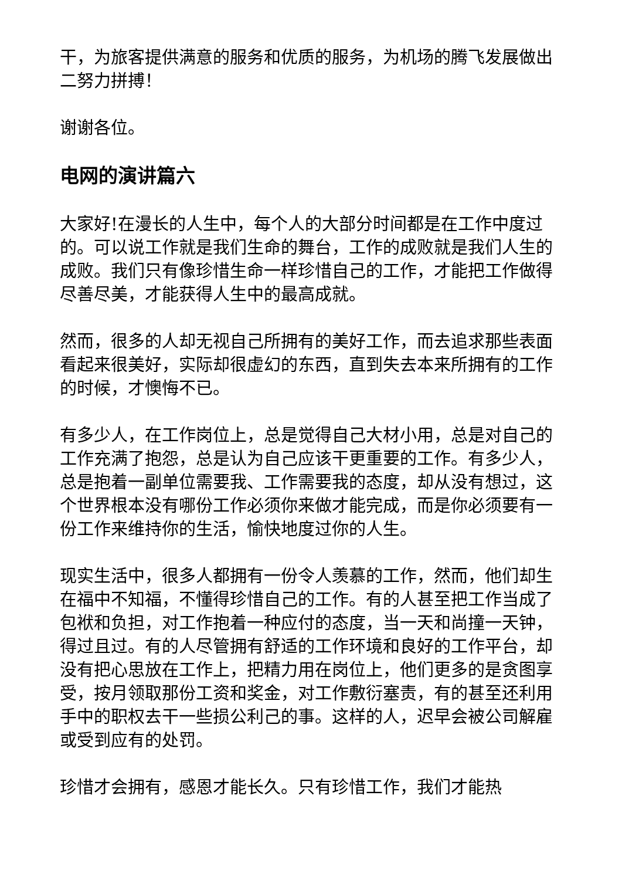干，为旅客提供满意的服务和优质的服务，为机场的腾飞发展做出二努力拼搏！
谢谢各位。
电网的演讲篇六
大家好!在漫长的人生中，每个人的大部分时间都是在工作中度过的。可以说工作就是我们生命的舞台，工作的成败就是我们人生的成败。我们只有像珍惜生命一样珍惜自己的工作，才能把工作做得尽善尽美，才能获得人生中的最高成就。
然而，很多的人却无视自己所拥有的美好工作，而去追求那些表面看起来很美好，实际却很虚幻的东西，直到失去本来所拥有的工作的时候，才懊悔不已。
有多少人，在工作岗位上，总是觉得自己大材小用，总是对自己的工作充满了抱怨，总是认为自己应该干更重要的工作。有多少人，总是抱着一副单位需要我、工作需要我的态度，却从没有想过，这个世界根本没有哪份工作必须你来做才能完成，而是你必须要有一份工作来维持你的生活，愉快地度过你的人生。
现实生活中，很多人都拥有一份令人羡慕的工作，然而，他们却生在福中不知福，不懂得珍惜自己的工作。有的人甚至把工作当成了包袱和负担，对工作抱着一种应付的态度，当一天和尚撞一天钟，得过且过。有的人尽管拥有舒适的工作环境和良好的工作平台，却没有把心思放在工作上，把精力用在岗位上，他们更多的是贪图享受，按月领取那份工资和奖金，对工作敷衍塞责，有的甚至还利用手中的职权去干一些损公利己的事。这样的人，迟早会被公司解雇或受到应有的处罚。
珍惜才会拥有，感恩才能长久。只有珍惜工作，我们才能热